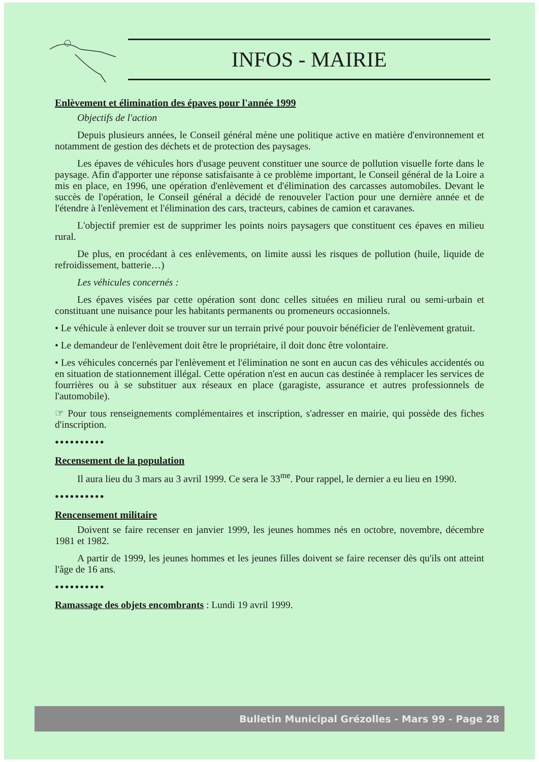INFOS - MAIRIE
Enlèvement et élimination des épaves pour l'année 1999
Objectifs de l'action
Depuis plusieurs années, le Conseil général mène une politique active en matière d'environnement et notamment de gestion des déchets et de protection des paysages.
Les épaves de véhicules hors d'usage peuvent constituer une source de pollution visuelle forte dans le paysage. Afin d'apporter une réponse satisfaisante à ce problème important, le Conseil général de la Loire a mis en place, en 1996, une opération d'enlèvement et d'élimination des carcasses automobiles. Devant le succès de l'opération, le Conseil général a décidé de renouveler l'action pour une dernière année et de l'étendre à l'enlèvement et l'élimination des cars, tracteurs, cabines de camion et caravanes.
L'objectif premier est de supprimer les points noirs paysagers que constituent ces épaves en milieu rural.
De plus, en procédant à ces enlèvements, on limite aussi les risques de pollution (huile, liquide de refroidissement, batterie…)
Les véhicules concernés :
Les épaves visées par cette opération sont donc celles situées en milieu rural ou semi-urbain et constituant une nuisance pour les habitants permanents ou promeneurs occasionnels.
• Le véhicule à enlever doit se trouver sur un terrain privé pour pouvoir bénéficier de l'enlèvement gratuit.
• Le demandeur de l'enlèvement doit être le propriétaire, il doit donc être volontaire.
• Les véhicules concernés par l'enlèvement et l'élimination ne sont en aucun cas des véhicules accidentés ou en situation de stationnement illégal. Cette opération n'est en aucun cas destinée à remplacer les services de fourrières ou à se substituer aux réseaux en place (garagiste, assurance et autres professionnels de l'automobile).
☞ Pour tous renseignements complémentaires et inscription, s'adresser en mairie, qui possède des fiches d'inscription.
●●●●●●●●●●
Recensement de la population
Il aura lieu du 3 mars au 3 avril 1999. Ce sera le 33<sup>me</sup>. Pour rappel, le dernier a eu lieu en 1990.
●●●●●●●●●●
Rencensement militaire
Doivent se faire recenser en janvier 1999, les jeunes hommes nés en octobre, novembre, décembre 1981 et 1982.
A partir de 1999, les jeunes hommes et les jeunes filles doivent se faire recenser dès qu'ils ont atteint l'âge de 16 ans.
●●●●●●●●●●
Ramassage des objets encombrants : Lundi 19 avril 1999.
Bulletin Municipal Grézolles - Mars 99 - Page 28